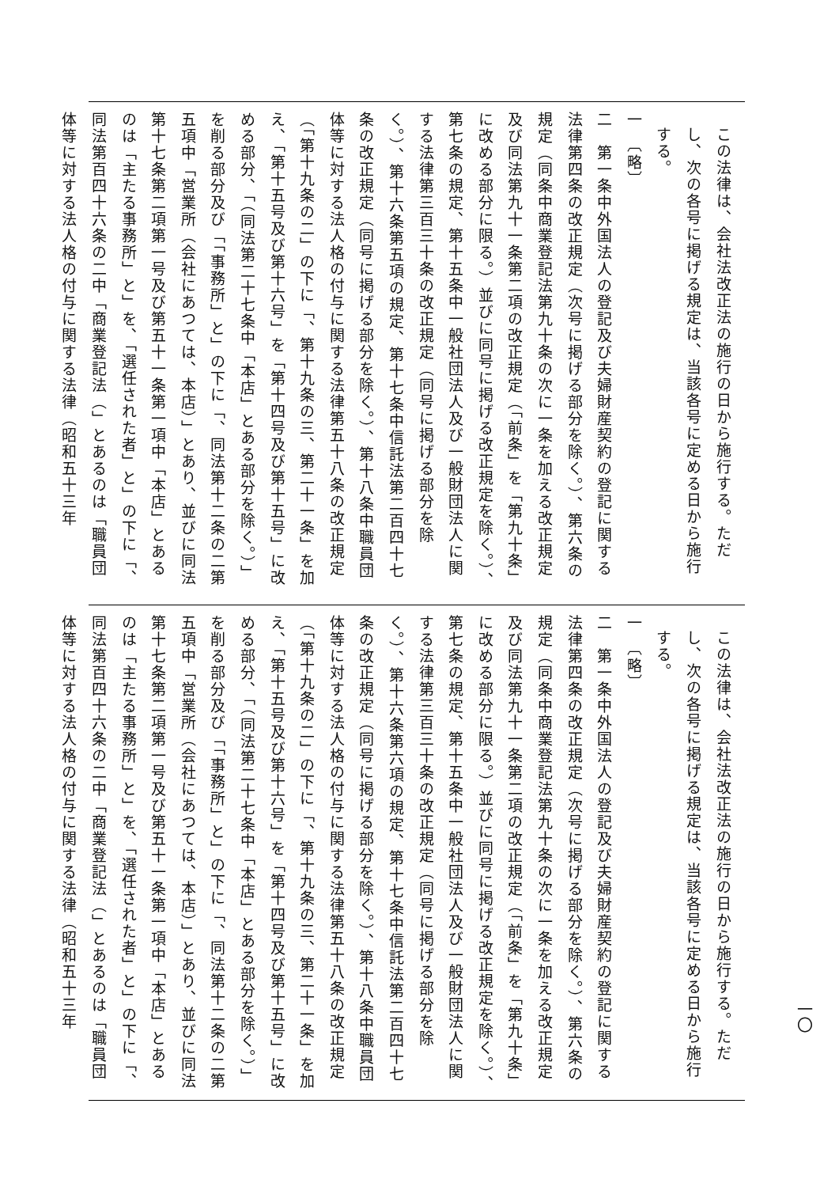この法律は、会社法改正法の施行の日から施行する。ただし、次の各号に掲げる規定は、当該各号に定める日から施行する。
一　〔略〕
二　第一条中外国法人の登記及び夫婦財産契約の登記に関する法律第四条の改正規定（次号に掲げる部分を除く。）、第六条の規定（同条中商業登記法第九十条の次に一条を加える改正規定及び同法第九十一条第二項の改正規定（「前条」を「第九十条」に改める部分に限る。）並びに同号に掲げる改正規定を除く。）、第七条の規定、第十五条中一般社団法人及び一般財団法人に関する法律第三百三十条の改正規定（同号に掲げる部分を除く。）、第十六条第五項の規定、第十七条中信託法第二百四十七条の改正規定（同号に掲げる部分を除く。）、第十八条中職員団体等に対する法人格の付与に関する法律第五十八条の改正規定（「第十九条の二」の下に「、第十九条の三、第二十一条」を加え、「第十五号及び第十六号」を「第十四号及び第十五号」に改める部分、「（同法第二十七条中「本店」とある部分を除く。）」を削る部分及び「「事務所」と」の下に「、同法第十二条の二第五項中「営業所（会社にあつては、本店）」とあり、並びに同法第十七条第二項第一号及び第五十一条第一項中「本店」とあるのは「主たる事務所」と」を、「選任された者」と」の下に「、同法第百四十六条の二中「商業登記法（」とあるのは「職員団体等に対する法人格の付与に関する法律（昭和五十三年
この法律は、会社法改正法の施行の日から施行する。ただし、次の各号に掲げる規定は、当該各号に定める日から施行する。
一　〔略〕
二　第一条中外国法人の登記及び夫婦財産契約の登記に関する法律第四条の改正規定（次号に掲げる部分を除く。）、第六条の規定（同条中商業登記法第九十条の次に一条を加える改正規定及び同法第九十一条第二項の改正規定（「前条」を「第九十条」に改める部分に限る。）並びに同号に掲げる改正規定を除く。）、第七条の規定、第十五条中一般社団法人及び一般財団法人に関する法律第三百三十条の改正規定（同号に掲げる部分を除く。）、第十六条第六項の規定、第十七条中信託法第二百四十七条の改正規定（同号に掲げる部分を除く。）、第十八条中職員団体等に対する法人格の付与に関する法律第五十八条の改正規定（「第十九条の二」の下に「、第十九条の三、第二十一条」を加え、「第十五号及び第十六号」を「第十四号及び第十五号」に改める部分、「（同法第二十七条中「本店」とある部分を除く。）」を削る部分及び「「事務所」と」の下に「、同法第十二条の二第五項中「営業所（会社にあつては、本店）」とあり、並びに同法第十七条第二項第一号及び第五十一条第一項中「本店」とあるのは「主たる事務所」と」を、「選任された者」と」の下に「、同法第百四十六条の二中「商業登記法（」とあるのは「職員団体等に対する法人格の付与に関する法律（昭和五十三年
一〇